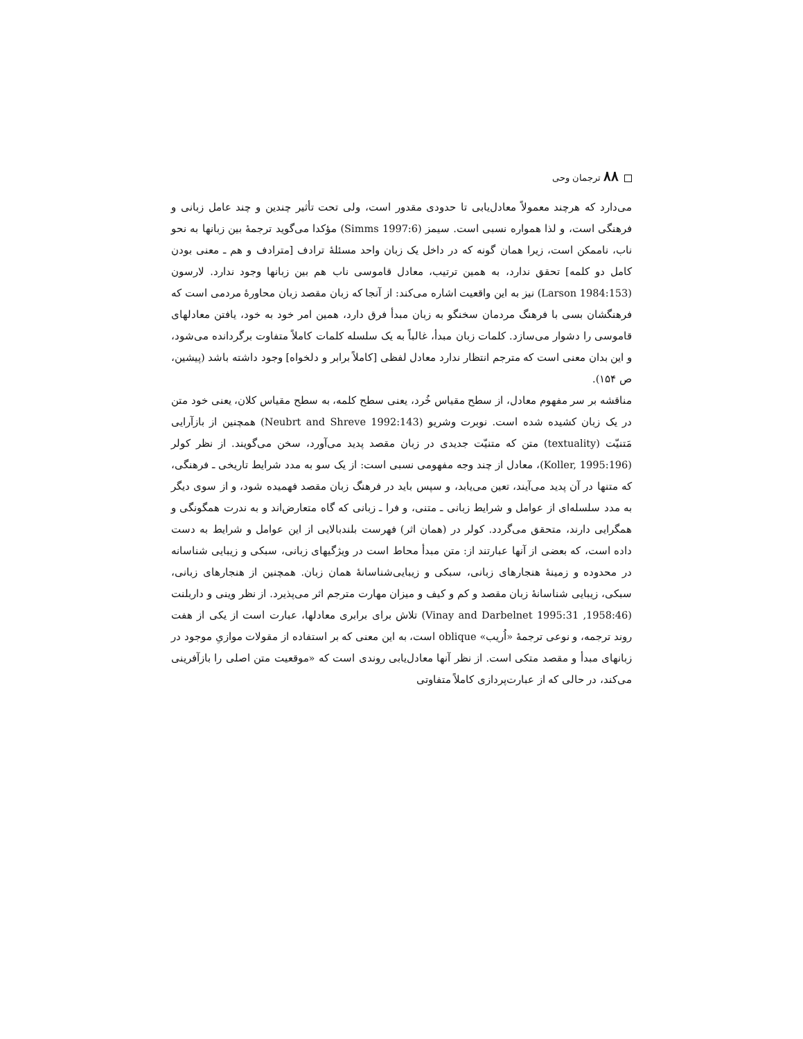۸۸ ترجمان وحی
می‌دارد که هرچند معمولاً معادل‌یابی تا حدودی مقدور است، ولی تحت تأثیر چندین و چند عامل زبانی و فرهنگی است، و لذا همواره نسبی است. سیمز (Simms 1997:6) مؤکدا می‌گوید ترجمهٔ بین زبانها به نحو ناب، ناممکن است، زیرا همان گونه که در داخل یک زبان واحد مسئلهٔ ترادف [مترادف و هم ـ معنی بودن کامل دو کلمه] تحقق ندارد، به همین ترتیب، معادل قاموسی ناب هم بین زبانها وجود ندارد. لارسون (Larson 1984:153) نیز به این واقعیت اشاره می‌کند: از آنجا که زبان مقصد زبان محاورهٔ مردمی است که فرهنگشان بسی با فرهنگ مردمان سخنگو به زبان مبدأ فرق دارد، همین امر خود به خود، یافتن معادلهای قاموسی را دشوار می‌سازد. کلمات زبان مبدأ، غالباً به یک سلسله کلمات کاملاً متفاوت برگردانده می‌شود، و این بدان معنی است که مترجم انتظار ندارد معادل لفظی [کاملاً برابر و دلخواه] وجود داشته باشد (پیشین، ص ۱۵۴).
مناقشه بر سر مفهوم معادل، از سطح مقیاس خُرد، یعنی سطح کلمه، به سطح مقیاس کلان، یعنی خود متن در یک زبان کشیده شده است. نوبرت وشریو (Neubrt and Shreve 1992:143) همچنین از بازآرایی مَتنیّت (textuality) متن که متنیّت جدیدی در زبان مقصد پدید می‌آورد، سخن می‌گویند. از نظر کولر (Koller, 1995:196)، معادل از چند وجه مفهومی نسبی است: از یک سو به مدد شرایط تاریخی ـ فرهنگی، که متنها در آن پدید می‌آیند، تعین می‌یابد، و سپس باید در فرهنگ زبان مقصد فهمیده شود، و از سوی دیگر به مدد سلسله‌ای از عوامل و شرایط زبانی ـ متنی، و فرا ـ زبانی که گاه متعارض‌اند و به ندرت همگونگی و همگرایی دارند، متحقق می‌گردد. کولر در (همان اثر) فهرست بلندبالایی از این عوامل و شرایط به دست داده است، که بعضی از آنها عبارتند از: متن مبدأ محاط است در ویژگیهای زبانی، سبکی و زیبایی شناسانه در محدوده و زمینهٔ هنجارهای زبانی، سبکی و زیبایی‌شناسانهٔ همان زبان. همچنین از هنجارهای زبانی، سبکی، زیبایی شناسانهٔ زبان مقصد و کم و کیف و میزان مهارت مترجم اثر می‌پذیرد. از نظر وینی و داربلنت (1958:46, 1995:31 Vinay and Darbelnet) تلاش برای برابری معادلها، عبارت است از یکی از هفت روند ترجمه، و نوعی ترجمهٔ «اُریب» oblique است، به این معنی که بر استفاده از مقولات موازیِ موجود در زبانهای مبدأ و مقصد متکی است. از نظر آنها معادل‌یابی روندی است که «موقعیت متن اصلی را بازآفرینی می‌کند، در حالی که از عبارت‌پردازی کاملاً متفاوتی